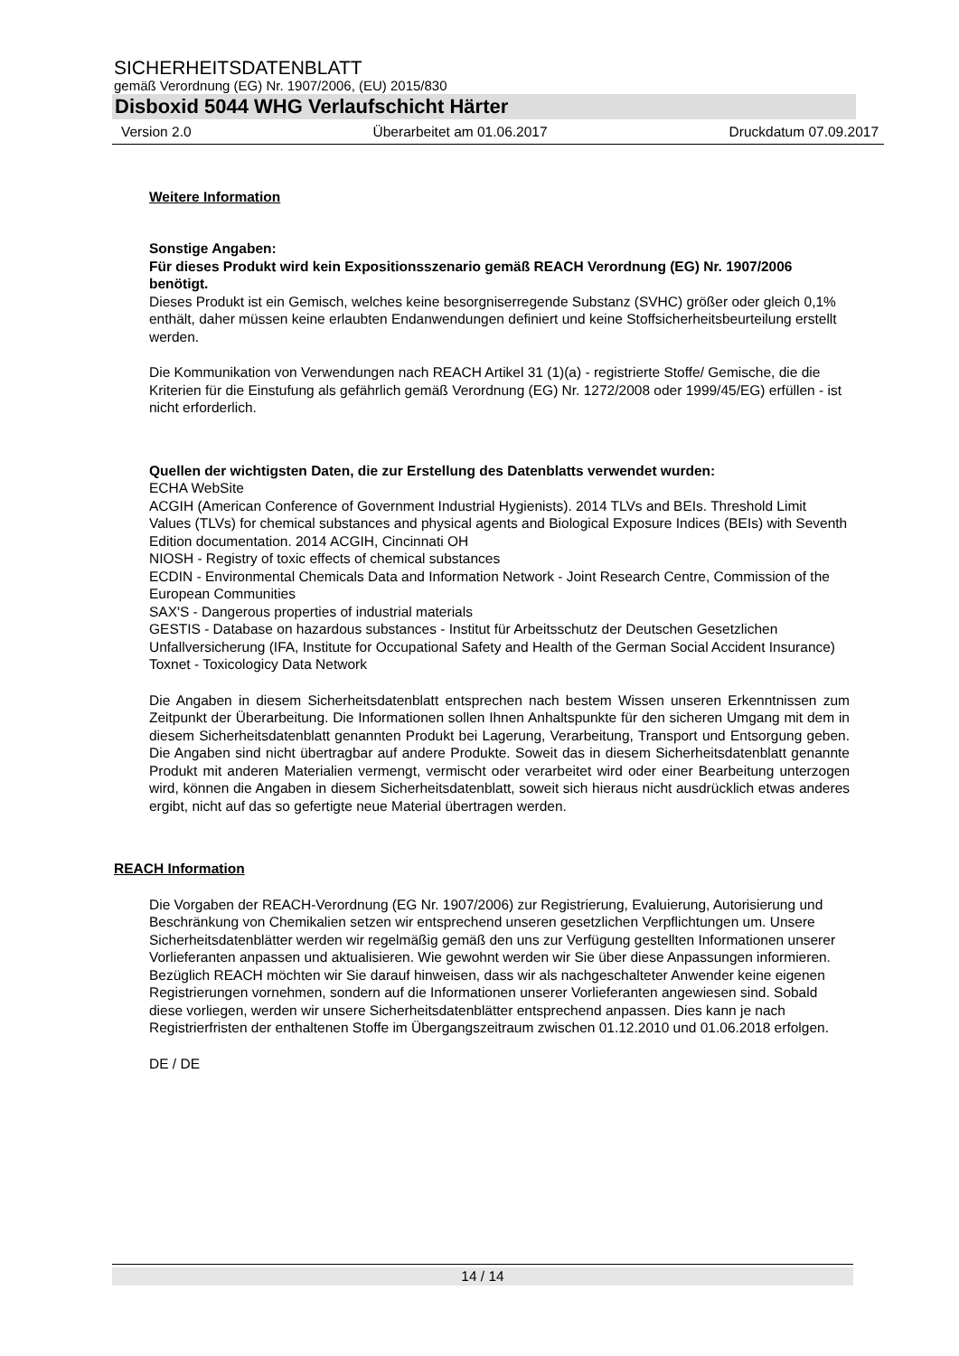SICHERHEITSDATENBLATT
gemäß Verordnung (EG) Nr. 1907/2006, (EU) 2015/830
Disboxid 5044 WHG Verlaufschicht Härter
Version 2.0 Überarbeitet am 01.06.2017 Druckdatum 07.09.2017
Weitere Information
Sonstige Angaben:
Für dieses Produkt wird kein Expositionsszenario gemäß REACH Verordnung (EG) Nr. 1907/2006 benötigt.
Dieses Produkt ist ein Gemisch, welches keine besorgniserregende Substanz (SVHC) größer oder gleich 0,1% enthält, daher müssen keine erlaubten Endanwendungen definiert und keine Stoffsicherheitsbeurteilung erstellt werden.
Die Kommunikation von Verwendungen nach REACH Artikel 31 (1)(a) - registrierte Stoffe/ Gemische, die die Kriterien für die Einstufung als gefährlich gemäß Verordnung (EG) Nr. 1272/2008 oder 1999/45/EG) erfüllen - ist nicht erforderlich.
Quellen der wichtigsten Daten, die zur Erstellung des Datenblatts verwendet wurden:
ECHA WebSite
ACGIH (American Conference of Government Industrial Hygienists). 2014 TLVs and BEIs. Threshold Limit Values (TLVs) for chemical substances and physical agents and Biological Exposure Indices (BEIs) with Seventh Edition documentation. 2014 ACGIH, Cincinnati OH
NIOSH - Registry of toxic effects of chemical substances
ECDIN - Environmental Chemicals Data and Information Network - Joint Research Centre, Commission of the European Communities
SAX'S - Dangerous properties of industrial materials
GESTIS - Database on hazardous substances - Institut für Arbeitsschutz der Deutschen Gesetzlichen Unfallversicherung (IFA, Institute for Occupational Safety and Health of the German Social Accident Insurance)
Toxnet - Toxicologicy Data Network
Die Angaben in diesem Sicherheitsdatenblatt entsprechen nach bestem Wissen unseren Erkenntnissen zum Zeitpunkt der Überarbeitung. Die Informationen sollen Ihnen Anhaltspunkte für den sicheren Umgang mit dem in diesem Sicherheitsdatenblatt genannten Produkt bei Lagerung, Verarbeitung, Transport und Entsorgung geben. Die Angaben sind nicht übertragbar auf andere Produkte. Soweit das in diesem Sicherheitsdatenblatt genannte Produkt mit anderen Materialien vermengt, vermischt oder verarbeitet wird oder einer Bearbeitung unterzogen wird, können die Angaben in diesem Sicherheitsdatenblatt, soweit sich hieraus nicht ausdrücklich etwas anderes ergibt, nicht auf das so gefertigte neue Material übertragen werden.
REACH Information
Die Vorgaben der REACH-Verordnung (EG Nr. 1907/2006) zur Registrierung, Evaluierung, Autorisierung und Beschränkung von Chemikalien setzen wir entsprechend unseren gesetzlichen Verpflichtungen um. Unsere Sicherheitsdatenblätter werden wir regelmäßig gemäß den uns zur Verfügung gestellten Informationen unserer Vorlieferanten anpassen und aktualisieren. Wie gewohnt werden wir Sie über diese Anpassungen informieren.
Bezüglich REACH möchten wir Sie darauf hinweisen, dass wir als nachgeschalteter Anwender keine eigenen Registrierungen vornehmen, sondern auf die Informationen unserer Vorlieferanten angewiesen sind. Sobald diese vorliegen, werden wir unsere Sicherheitsdatenblätter entsprechend anpassen. Dies kann je nach Registrierfristen der enthaltenen Stoffe im Übergangszeitraum zwischen 01.12.2010 und 01.06.2018 erfolgen.
DE / DE
14 / 14